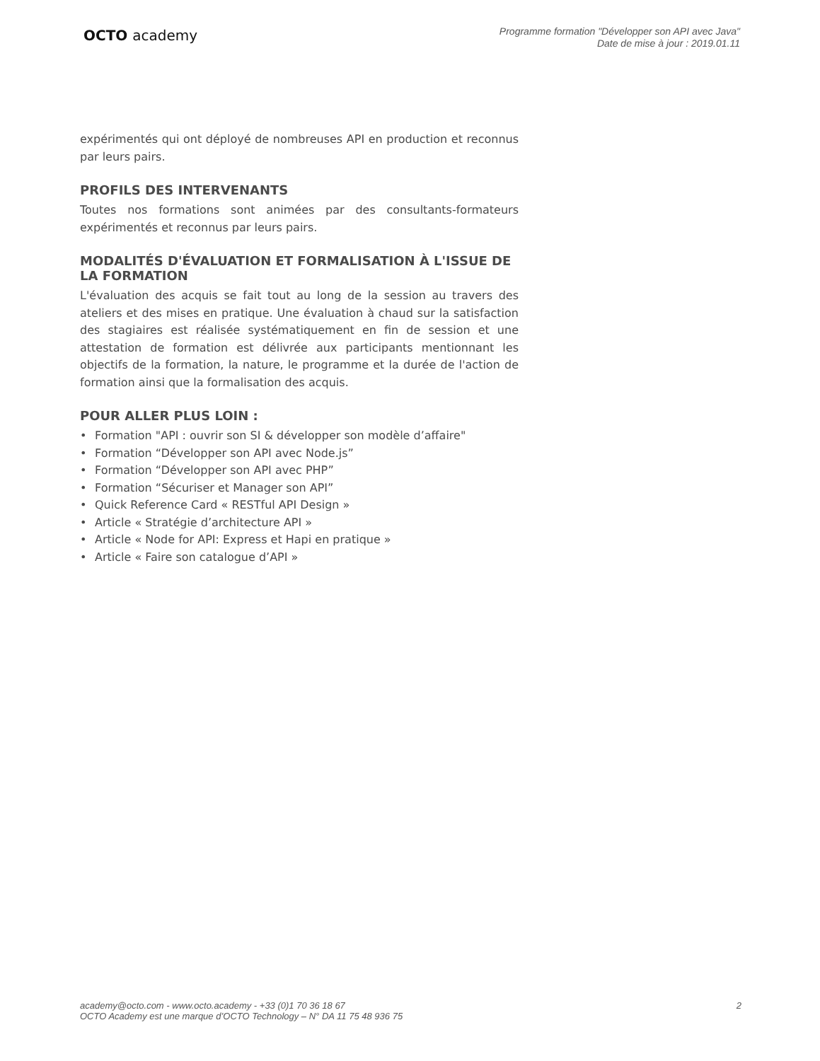OCTO academy
Programme formation "Développer son API avec Java"
Date de mise à jour : 2019.01.11
expérimentés qui ont déployé de nombreuses API en production et reconnus par leurs pairs.
PROFILS DES INTERVENANTS
Toutes nos formations sont animées par des consultants-formateurs expérimentés et reconnus par leurs pairs.
MODALITÉS D'ÉVALUATION ET FORMALISATION À L'ISSUE DE LA FORMATION
L'évaluation des acquis se fait tout au long de la session au travers des ateliers et des mises en pratique. Une évaluation à chaud sur la satisfaction des stagiaires est réalisée systématiquement en fin de session et une attestation de formation est délivrée aux participants mentionnant les objectifs de la formation, la nature, le programme et la durée de l'action de formation ainsi que la formalisation des acquis.
POUR ALLER PLUS LOIN :
• Formation "API : ouvrir son SI & développer son modèle d’affaire"
• Formation “Développer son API avec Node.js”
• Formation “Développer son API avec PHP”
• Formation “Sécuriser et Manager son API”
• Quick Reference Card « RESTful API Design »
• Article « Stratégie d’architecture API »
• Article « Node for API: Express et Hapi en pratique »
• Article « Faire son catalogue d’API »
academy@octo.com - www.octo.academy - +33 (0)1 70 36 18 67
OCTO Academy est une marque d’OCTO Technology – N° DA 11 75 48 936 75
2